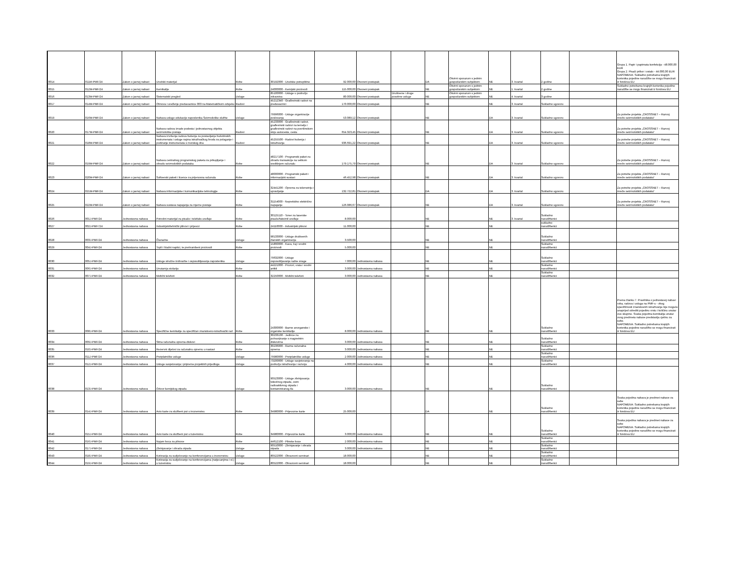| 0014 | 011M-PMF/24 | Zakon o javnoj nabavi | Uredski materijal | Robe | 30192000 - Uredske potrepštine | 92.000,00 | Otvoreni postupak | | DA | Okvirni sporazum s jednim gospodarskim subjektom | NE | 3. kvartal | 2 godine | | Grupa 1. Papir i papirnata konfekcija - 48.000,00 EUR Grupa 2. Pisači pribor i ostalo - 44.000,00 EUR NAPOMENA: Sukladno potrebama krajnjih korisnika pojedine narudžbe se mogu financirati iz fondova EU |
| 0015 | 012M-PMF/24 | Zakon o javnoj nabavi | Kemikalije | Robe | 24000000 - Kemijski proizvodi | 115.000,00 | Otvoreni postupak | | NE | Okvirni sporazum s jednim gospodarskim subjektom | NE | 1. kvartal | 2 godine | | Sukladno potrebama krajnjih korisnika pojedine narudžbe se mogu financirati iz fondova EU |
| 0016 | 013M-PMF/24 | Zakon o javnoj nabavi | Sistematski pregled | Usluge | 85100000 - Usluge u području zdravstva | 80.000,00 | Otvoreni postupak | Društvene i druge posebne usluge | NE | Okvirni sporazum s jednim gospodarskim subjektom | NE | 4. kvartal | 3 godine | | |
| 0017 | 014M-PMF/24 | Zakon o javnoj nabavi | Obnova i uređenje predavaonice 003 na Matematičkom odsjeku | Radovi | 45212340 - Građevinski radovi na predavaonici | 170.000,00 | Otvoreni postupak | | NE | | NE | 3. kvartal | Sukladno ugovoru | | |
| 0019 | 016M-PMF/24 | Zakon o javnoj nabavi | Nabava usluge edukacije zaposlenika Seizmološke službe | Usluge | 79996000 - Usluge organizacije poslovanja | 53.089,12 | Otvoreni postupak | | NE | | DA | 3. kvartal | Sukladno ugovoru | | Za potrebe projekta „CROSSNET – Razvoj mreže seizmoloških podataka“ |
| 0020 | 017M-PMF/24 | Zakon o javnoj nabavi | Nabava radova izrade podesta i jednostavnog objekta seizmološke postaje | Radovi | 45233000 - Građevinski radovi, građevinski radovi na temelju i građevinski radovi na površinskom sloju autocesta, cesta | 654.323,45 | Otvoreni postupak | | NE | | DA | 3. kvartal | Sukladno ugovoru | | Za potrebe projekta „CROSSNET – Razvoj mreže seizmoloških podataka“ |
| 0021 | 018M-PMF/24 | Zakon o javnoj nabavi | Nabava izvršenja radova bušenja za postavljanje bušotinskih instrumenata i usluge najma istraživačkog broda za polaganje i podizanje instrumenata s morskog dna | Radovi | 45255500 - Radovi bušenja i istraživanja | 936.691,22 | Otvoreni postupak | | NE | | DA | 3. kvartal | Sukladno ugovoru | | Za potrebe projekta „CROSSNET – Razvoj mreže seizmoloških podataka“ |
| 0022 | 019M-PMF/24 | Zakon o javnoj nabavi | Nabava centralnog programskog paketa za prikupljanje i obradu seizmoloških podataka | Robe | 48217100 - Programski paket za obradu transakcije na velikom središnjem računalu | 179.175,79 | Otvoreni postupak | | NE | | DA | 3. kvartal | Sukladno ugovoru | | Za potrebe projekta „CROSSNET – Razvoj mreže seizmoloških podataka“ |
| 0023 | 020M-PMF/24 | Zakon o javnoj nabavi | Softverski paketi i licence za prijenosna računala | Robe | 48000000 - Programski paketi i informacijski sustavi | 46.452,98 | Otvoreni postupak | | NE | | DA | 3. kvartal | Sukladno ugovoru | | Za potrebe projekta „CROSSNET – Razvoj mreže seizmoloških podataka“ |
| 0024 | 021M-PMF/24 | Zakon o javnoj nabavi | Nabava informacijske i komunikacijske tehnologije | Robe | 32441200 - Oprema za telemetriju i upravljanje | 132.722,81 | Otvoreni postupak | | DA | | DA | 3. kvartal | Sukladno ugovoru | | Za potrebe projekta „CROSSNET – Razvoj mreže seizmoloških podataka“ |
| 0025 | 022M-PMF/24 | Zakon o javnoj nabavi | Nabava sustava napajanja za mjerne postaje | Robe | 31154000 - Neprekidno električno napajanje | 126.086,67 | Otvoreni postupak | | NE | | DA | 3. kvartal | Sukladno ugovoru | | Za potrebe projekta „CROSSNET – Razvoj mreže seizmoloških podataka“ |
| 0026 | 001J-PMF/24 | Jednostavna nabava | Potrošni materijal za pisače i telefaks uređaje | Robe | 30125110 - Toner za laserske pisače/faksimil uređaje | 8.000,00 | | | NE | | NE | 3. kvartal | Sukladno narudžbenici | | |
| 0027 | 002J-PMF724 | Jednostavna nabava | Industrijski/tehnički plinovi i prijevoz | Robe | 24110000 - Industrijski plinovi | 11.000,00 | | | NE | | NE | | sukladno narudžbenici | | |
| 0028 | 003J-PMF/24 | Jednostavna nabava | Članarine | Usluge | 98133000 - Usluge društvenih članskih organizacija | 3.500,00 | | | NE | | NE | | Sukladno narudžbenici | | |
| 0029 | 004J-PMF/24 | Jednostavna nabava | Topli i hladni napitci, te prehrambeni proizvodi | Robe | 15860000 - Kava, čaj i srodni proizvodi | 5.000,00 | | | NE | | NE | | Sukladno narudžbenici | | |
| 0030 | 005J-PMF/24 | Jednostavna nabava | Usluge stručne izobrazbe i osposobljavanja zaposlenika | Usluge | 79632000 - Usluge osposobljavanja radne snage | 7.000,00 | Jednostavna nabava | | NE | | NE | | Sukladno narudžbenici | | |
| 0031 | 006J-PMF/24 | Jednostavna nabava | Unutarnja stolarija | Robe | 44221000 - Prozori, vrata i srodni artikli | 3.000,00 | Jednostavna nabava | | NE | | NE | | Sukladno narudžbenici | | |
| 0032 | 007J-PMF/24 | Jednostavna nabava | Mobilni telefoni | Robe | 32250000 - Mobilni telefoni | 3.000,00 | Jednostavna nabava | | NE | | NE | | Sukladno narudžbenici | | |
| 0033 | 008J-PMF/24 | Jednostavna nabava | Specifične kemikalije za specifičan znanstveno-istraživački rad | Robe | 24300000 - Bazne anorganske i organske kemikalije | 8.000,00 | Jednostavna nabava | | NE | | NE | | Sukladno narudžbenici | | Prema članku 7. Pravilnika o jednostavoj nabavi roba, radova i usluga na PMF-u - zbog specifičnosti znanstvenih istraživanja nije moguće unaprijed odrediti pojedinu vrstu i količinu unutar ove skupine. Svaka pojedina kemikalija unutar ovog predmeta nabave predstavlja cjelinu za sebe. NAPOMENA: Sukladno potrebama krajnjih korisnika pojedine narudžbe se mogu financirati iz fondova EU |
| 0034 | 009J-PMF/24 | Jednostavna nabava | Sitna računalna oprema-diskovi | Robe | 30233130 - Jedince za pohranjivanje s magnetnim diskovima | 3.000,00 | Jednostavna nabava | | NE | | NE | | Sukladno narudžbenici | | |
| 0035 | 010J-PMF/24 | Jednostavna nabava | Rezervni dijelovi za računalnu opremu u nastavi | Robe | 30236000 - Razna računalna oprema | 3.000,00 | Jednostavna nabava | | NE | | NE | | Sukladno narudžbenici | | |
| 0036 | 011J-PMF/24 | Jednostavna nabava | Pretplatničke usluge | Usluge | 79980000 - Pretplatničke usluge | 2.000,00 | Jednostavna nabava | | NE | | NE | | Sukladno narudžbenici | | |
| 0037 | 012J-PMF/24 | Jednostavna nabava | Usluge savjetovanja i pripreme projektnih prijedloga | Usluge | 73200000 - Usluge savjetovanja na području istraživanja i razvoja | 4.000,00 | Jednostavna nabava | | NE | | NE | | Sukladno narudžbenici | | |
| 0038 | 013J-PMF/24 | Jednostavna nabava | Odvoz kemijskog otpada | Usluge | 90523000 - Usluge zbrinjavanja toksičnog otpada, osim radioaktivnog otpada i kontaminiranog tla | 3.000,00 | Jednostavna nabava | | NE | | NE | | Sukladno narudžbenici | | |
| 0039 | 014J-PMF/24 | Jednostavna nabava | Avio karte za službeni put u inozemstvu | Robe | 34980000 - Prijevozne karte | 25.000,00 | | | DA | | NE | | Sukladno narudžbenici | | Svaka pojedina nabava je predmet nabave za sebe NAPOMENA: Sukladno potrebama krajnjih korisnika pojedine narudžbe se mogu financirati iz fondova EU |
| 0040 | 015J-PMF/24 | Jednostavna nabava | Avio karte za službeni put u tuzemstvu | Robe | 34980000 - Prijevozne karte | 3.000,00 | Jednostavna nabava | | NE | | NE | | Sukladno narudžbenici | | Svaka pojedina nabava je predmet nabave za sebe NAPOMENA: Sukladno potrebama krajnjih korisnika pojedine narudžbe se mogu financirati iz fondova EU |
| 0041 | 016J-PMF/24 | Jednostavna nabava | Najam boca za plinove | Robe | 44612100 - Plinske boce | 2.000,00 | Jednostavna nabava | | NE | | NE | | Sukladno narudžbenici | | |
| 0042 | 017J-PMF/24 | Jednostavna nabava | Zbrinjavanje i obrada otpada | Usluge | 90510000 - Zbrinjavanje i obrada otpada | 3.000,00 | Jednostavna nabava | | NE | | NE | | Sukladno narudžbenici | | |
| 0043 | 018J-PMF/24 | Jednostavna nabava | Kotizacija za sudjelovanje na konferencijama u inozemstvu | Usluge | 80522000 - Obrazovni seminari | 18.000,00 | | | NE | | NE | | Sukladno narudžbenici | | |
| 0044 | 019J-PMF/24 | Jednostavna nabava | Kotizacija za sudjelovanje na konferencijama (natjecanjima i sl.) u tuzemstvu | Usluge | 80522000 - Obrazovni seminari | 18.000,00 | | | NE | | NE | | Sukladno narudžbenici | | |